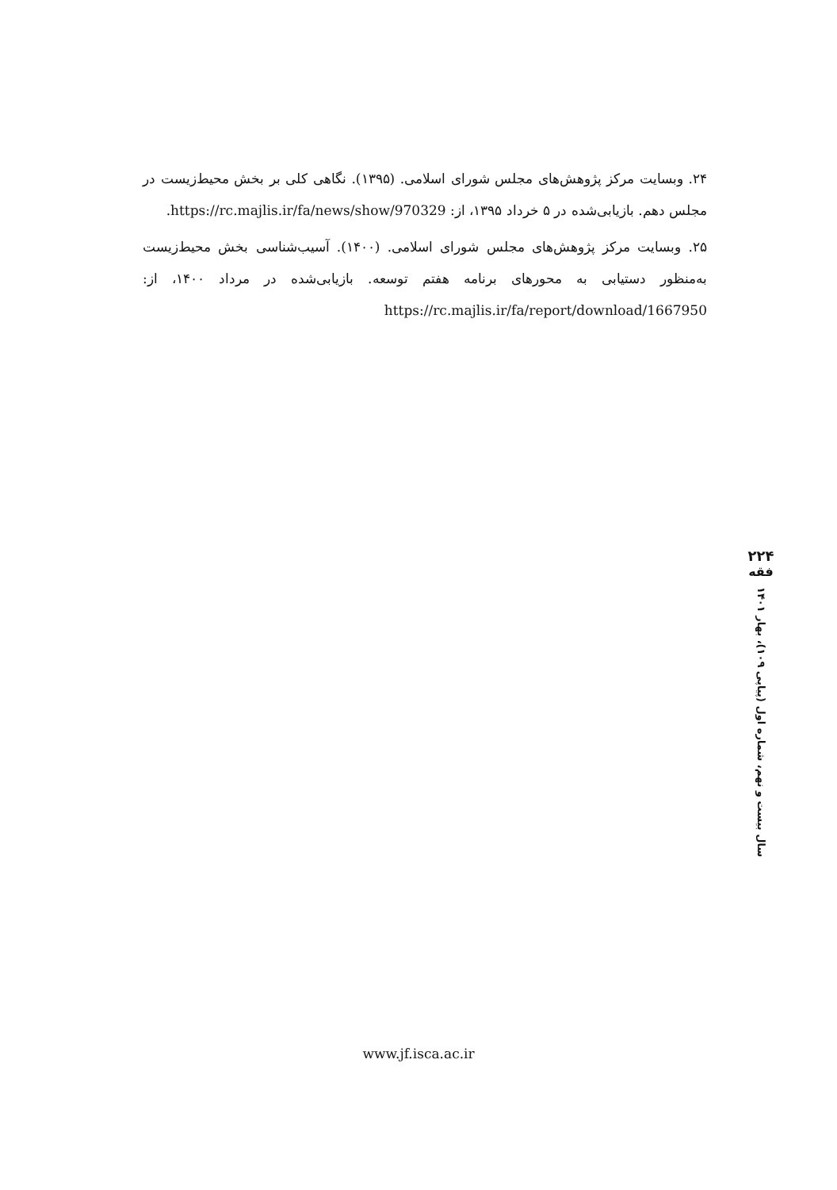۲۴. وبسایت مرکز پژوهش‌های مجلس شورای اسلامی. (۱۳۹۵). نگاهی کلی بر بخش محیط‌زیست در مجلس دهم. بازیابی‌شده در ۵ خرداد ۱۳۹۵، از: https://rc.majlis.ir/fa/news/show/970329.
۲۵. وبسایت مرکز پژوهش‌های مجلس شورای اسلامی. (۱۴۰۰). آسیب‌شناسی بخش محیط‌زیست به‌منظور دستیابی به محورهای برنامه هفتم توسعه. بازیابی‌شده در مرداد ۱۴۰۰، از: https://rc.majlis.ir/fa/report/download/1667950
۲۲۴
فقه
سال بیست و نهم، شماره اول (پیاپی ۱۰۹)، بهار ۱۴۰۱
www.jf.isca.ac.ir